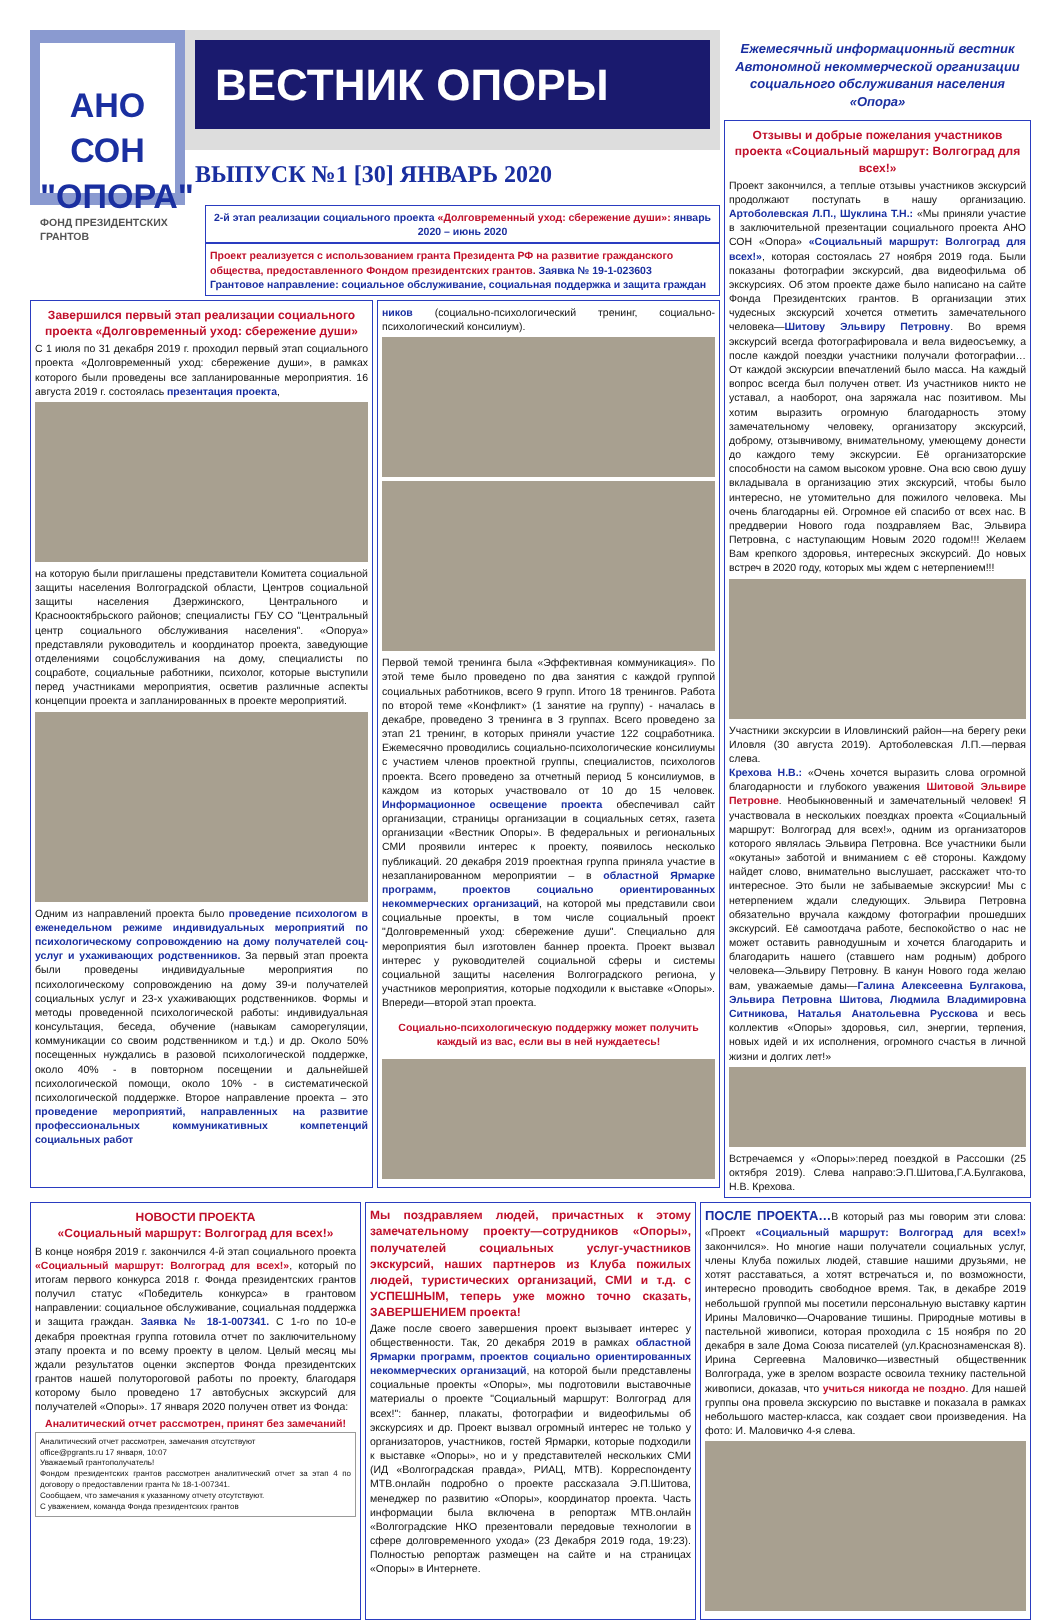АНО СОН
"ОПОРА"
ВЕСТНИК ОПОРЫ
ВЫПУСК №1 [30] ЯНВАРЬ 2020
ФОНД ПРЕЗИДЕНТСКИХ ГРАНТОВ
2-й этап реализации социального проекта «Долговременный уход: сбережение души»: январь 2020 – июнь 2020
Проект реализуется с использованием гранта Президента РФ на развитие гражданского общества, предоставленного Фондом президентских грантов. Заявка № 19-1-023603
Грантовое направление: социальное обслуживание, социальная поддержка и защита граждан
Завершился первый этап реализации социального проекта «Долговременный уход: сбережение души»
С 1 июля по 31 декабря 2019 г. проходил первый этап социального проекта «Долговременный уход: сбережение души», в рамках которого были проведены все запланированные мероприятия. 16 августа 2019 г. состоялась презентация проекта,
на которую были приглашены представители Комитета социальной защиты населения Волгоградской области, Центров социальной защиты населения Дзержинского, Центрального и Краснооктябрьского районов; специалисты ГБУ СО "Центральный центр социального обслуживания населения". «Опоруа» представляли руководитель и координатор проекта, заведующие отделениями соцобслуживания на дому, специалисты по соцработе, социальные работники, психолог, которые выступили перед участниками мероприятия, осветив различные аспекты концепции проекта и запланированных в проекте мероприятий.
Одним из направлений проекта было проведение психологом в еженедельном режиме индивидуальных мероприятий по психологическому сопровождению на дому получателей соц-услуг и ухаживающих родственников. За первый этап проекта были проведены индивидуальные мероприятия по психологическому сопровождению на дому 39-и получателей социальных услуг и 23-х ухаживающих родственников. Формы и методы проведенной психологической работы: индивидуальная консультация, беседа, обучение (навыкам саморегуляции, коммуникации со своим родственником и т.д.) и др. Около 50% посещенных нуждались в разовой психологической поддержке, около 40% - в повторном посещении и дальнейшей психологической помощи, около 10% - в систематической психологической поддержке. Второе направление проекта – это проведение мероприятий, направленных на развитие профессиональных коммуникативных компетенций социальных работ
ников (социально-психологический тренинг, социально-психологический консилиум).
Первой темой тренинга была «Эффективная коммуникация». По этой теме было проведено по два занятия с каждой группой социальных работников, всего 9 групп. Итого 18 тренингов. Работа по второй теме «Конфликт» (1 занятие на группу) - началась в декабре, проведено 3 тренинга в 3 группах. Всего проведено за этап 21 тренинг, в которых приняли участие 122 соцработника. Ежемесячно проводились социально-психологические консилиумы с участием членов проектной группы, специалистов, психологов проекта. Всего проведено за отчетный период 5 консилиумов, в каждом из которых участвовало от 10 до 15 человек. Информационное освещение проекта обеспечивал сайт организации, страницы организации в социальных сетях, газета организации «Вестник Опоры». В федеральных и региональных СМИ проявили интерес к проекту, появилось несколько публикаций. 20 декабря 2019 проектная группа приняла участие в незапланированном мероприятии – в областной Ярмарке программ, проектов социально ориентированных некоммерческих организаций, на которой мы представили свои социальные проекты, в том числе социальный проект "Долговременный уход: сбережение души". Специально для мероприятия был изготовлен баннер проекта. Проект вызвал интерес у руководителей социальной сферы и системы социальной защиты населения Волгоградского региона, у участников мероприятия, которые подходили к выставке «Опоры». Впереди—второй этап проекта.
Социально-психологическую поддержку может получить каждый из вас, если вы в ней нуждаетесь!
Ежемесячный информационный вестник Автономной некоммерческой организации социального обслуживания населения «Опора»
Отзывы и добрые пожелания участников проекта «Социальный маршрут: Волгоград для всех!»
Проект закончился, а теплые отзывы участников экскурсий продолжают поступать в нашу организацию. Артоболевская Л.П., Шуклина Т.Н.: «Мы приняли участие в заключительной презентации социального проекта АНО СОН «Опора» «Социальный маршрут: Волгоград для всех!», которая состоялась 27 ноября 2019 года. Были показаны фотографии экскурсий, два видеофильма об экскурсиях. Об этом проекте даже было написано на сайте Фонда Президентских грантов. В организации этих чудесных экскурсий хочется отметить замечательного человека—Шитову Эльвиру Петровну. Во время экскурсий всегда фотографировала и вела видеосъемку, а после каждой поездки участники получали фотографии… От каждой экскурсии впечатлений было масса. На каждый вопрос всегда был получен ответ. Из участников никто не уставал, а наоборот, она заряжала нас позитивом. Мы хотим выразить огромную благодарность этому замечательному человеку, организатору экскурсий, доброму, отзывчивому, внимательному, умеющему донести до каждого тему экскурсии. Её организаторские способности на самом высоком уровне. Она всю свою душу вкладывала в организацию этих экскурсий, чтобы было интересно, не утомительно для пожилого человека. Мы очень благодарны ей. Огромное ей спасибо от всех нас. В преддверии Нового года поздравляем Вас, Эльвира Петровна, с наступающим Новым 2020 годом!!! Желаем Вам крепкого здоровья, интересных экскурсий. До новых встреч в 2020 году, которых мы ждем с нетерпением!!!
Участники экскурсии в Иловлинский район—на берегу реки Иловля (30 августа 2019). Артоболевская Л.П.—первая слева.
Крехова Н.В.: «Очень хочется выразить слова огромной благодарности и глубокого уважения Шитовой Эльвире Петровне. Необыкновенный и замечательный человек! Я участвовала в нескольких поездках проекта «Социальный маршрут: Волгоград для всех!», одним из организаторов которого являлась Эльвира Петровна. Все участники были «окутаны» заботой и вниманием с её стороны. Каждому найдет слово, внимательно выслушает, расскажет что-то интересное. Это были не забываемые экскурсии! Мы с нетерпением ждали следующих. Эльвира Петровна обязательно вручала каждому фотографии прошедших экскурсий. Её самоотдача работе, беспокойство о нас не может оставить равнодушным и хочется благодарить и благодарить нашего (ставшего нам родным) доброго человека—Эльвиру Петровну. В канун Нового года желаю вам, уважаемые дамы—Галина Алексеевна Булгакова, Эльвира Петровна Шитова, Людмила Владимировна Ситникова, Наталья Анатольевна Русскова и весь коллектив «Опоры» здоровья, сил, энергии, терпения, новых идей и их исполнения, огромного счастья в личной жизни и долгих лет!»
Встречаемся у «Опоры»:перед поездкой в Рассошки (25 октября 2019). Слева направо:Э.П.Шитова,Г.А.Булгакова, Н.В. Крехова.
НОВОСТИ ПРОЕКТА
«Социальный маршрут: Волгоград для всех!»
В конце ноября 2019 г. закончился 4-й этап социального проекта «Социальный маршрут: Волгоград для всех!», который по итогам первого конкурса 2018 г. Фонда президентских грантов получил статус «Победитель конкурса» в грантовом направлении: социальное обслуживание, социальная поддержка и защита граждан. Заявка № 18-1-007341. С 1-го по 10-е декабря проектная группа готовила отчет по заключительному этапу проекта и по всему проекту в целом. Целый месяц мы ждали результатов оценки экспертов Фонда президентских грантов нашей полутороговой работы по проекту, благодаря которому было проведено 17 автобусных экскурсий для получателей «Опоры». 17 января 2020 получен ответ из Фонда:
Аналитический отчет рассмотрен, принят без замечаний!
Аналитический отчет рассмотрен, замечания отсутствуют
office@pgrants.ru 17 января, 10:07
Уважаемый грантополучатель!
Фондом президентских грантов рассмотрен аналитический отчет за этап 4 по договору о предоставлении гранта № 18-1-007341.
Сообщаем, что замечания к указанному отчету отсутствуют.
С уважением, команда Фонда президентских грантов
Мы поздравляем людей, причастных к этому замечательному проекту—сотрудников «Опоры», получателей социальных услуг-участников экскурсий, наших партнеров из Клуба пожилых людей, туристических организаций, СМИ и т.д. с УСПЕШНЫМ, теперь уже можно точно сказать, ЗАВЕРШЕНИЕМ проекта!
Даже после своего завершения проект вызывает интерес у общественности. Так, 20 декабря 2019 в рамках областной Ярмарки программ, проектов социально ориентированных некоммерческих организаций, на которой были представлены социальные проекты «Опоры», мы подготовили выставочные материалы о проекте "Социальный маршрут: Волгоград для всех!": баннер, плакаты, фотографии и видеофильмы об экскурсиях и др. Проект вызвал огромный интерес не только у организаторов, участников, гостей Ярмарки, которые подходили к выставке «Опоры», но и у представителей нескольких СМИ (ИД «Волгоградская правда», РИАЦ, МТВ). Корреспонденту МТВ.онлайн подробно о проекте рассказала Э.П.Шитова, менеджер по развитию «Опоры», координатор проекта. Часть информации была включена в репортаж МТВ.онлайн «Волгоградские НКО презентовали передовые технологии в сфере долговременного ухода» (23 Декабря 2019 года, 19:23). Полностью репортаж размещен на сайте и на страницах «Опоры» в Интернете.
ПОСЛЕ ПРОЕКТА…В который раз мы говорим эти слова: «Проект «Социальный маршрут: Волгоград для всех!» закончился». Но многие наши получатели социальных услуг, члены Клуба пожилых людей, ставшие нашими друзьями, не хотят расставаться, а хотят встречаться и, по возможности, интересно проводить свободное время. Так, в декабре 2019 небольшой группой мы посетили персональную выставку картин Ирины Маловичко—Очарование тишины. Природные мотивы в пастельной живописи, которая проходила с 15 ноября по 20 декабря в зале Дома Союза писателей (ул.Краснознаменская 8). Ирина Сергеевна Маловичко—известный общественник Волгограда, уже в зрелом возрасте освоила технику пастельной живописи, доказав, что учиться никогда не поздно. Для нашей группы она провела экскурсию по выставке и показала в рамках небольшого мастер-класса, как создает свои произведения. На фото: И. Маловичко 4-я слева.